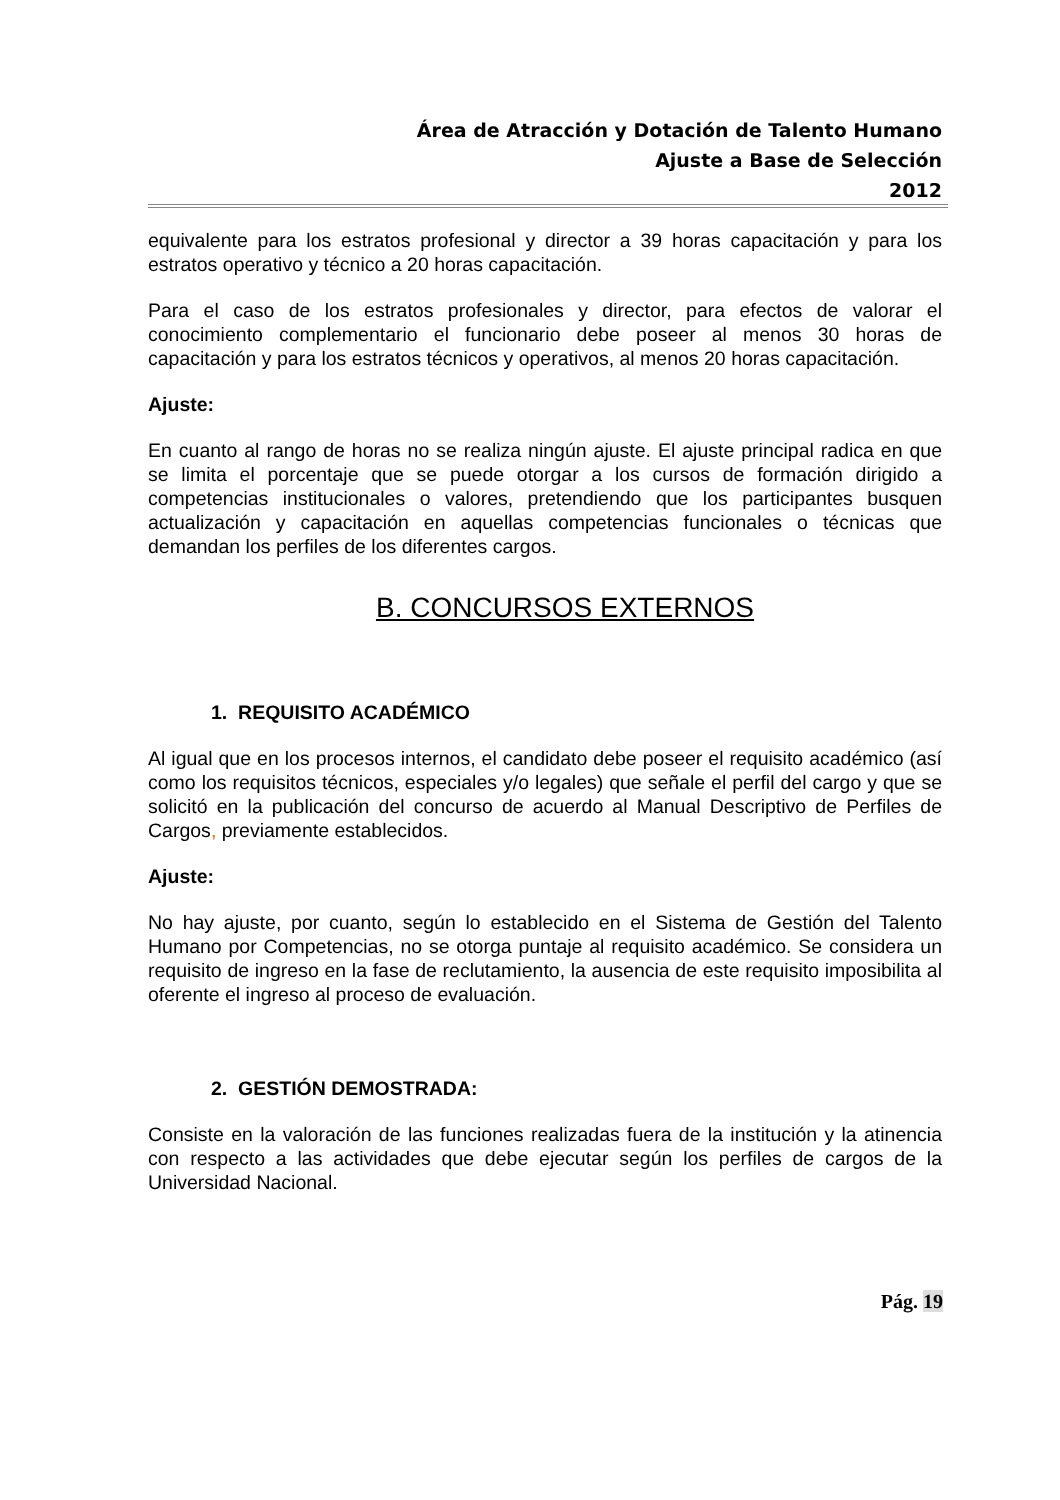Área de Atracción y Dotación de Talento Humano
Ajuste a Base de Selección
2012
equivalente para los estratos profesional y director a 39 horas capacitación y para los estratos operativo y técnico a 20 horas capacitación.
Para el caso de los estratos profesionales y director, para efectos de valorar el conocimiento complementario el funcionario debe poseer al menos 30 horas de capacitación y para los estratos técnicos y operativos, al menos 20 horas capacitación.
Ajuste:
En cuanto al rango de horas no se realiza ningún ajuste. El ajuste principal radica en que se limita el porcentaje que se puede otorgar a los cursos de formación dirigido a competencias institucionales o valores, pretendiendo que los participantes busquen actualización y capacitación en aquellas competencias funcionales o técnicas que demandan los perfiles de los diferentes cargos.
B. CONCURSOS EXTERNOS
1. REQUISITO ACADÉMICO
Al igual que en los procesos internos, el candidato debe poseer el requisito académico (así como los requisitos técnicos, especiales y/o legales) que señale el perfil del cargo y que se solicitó en la publicación del concurso de acuerdo al Manual Descriptivo de Perfiles de Cargos, previamente establecidos.
Ajuste:
No hay ajuste, por cuanto, según lo establecido en el Sistema de Gestión del Talento Humano por Competencias, no se otorga puntaje al requisito académico. Se considera un requisito de ingreso en la fase de reclutamiento, la ausencia de este requisito imposibilita al oferente el ingreso al proceso de evaluación.
2. GESTIÓN DEMOSTRADA:
Consiste en la valoración de las funciones realizadas fuera de la institución y la atinencia con respecto a las actividades que debe ejecutar según los perfiles de cargos de la Universidad Nacional.
Pág. 19